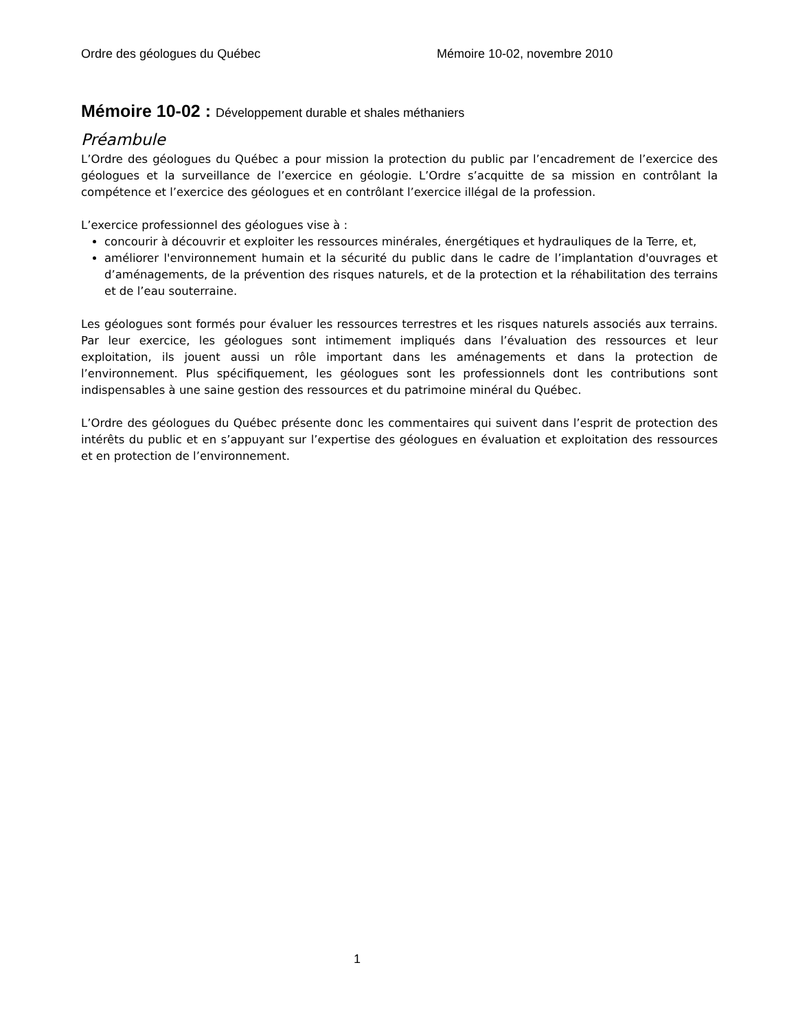Ordre des géologues du Québec Mémoire 10-02, novembre 2010
Mémoire 10-02 : Développement durable et shales méthaniers
Préambule
L’Ordre des géologues du Québec a pour mission la protection du public par l’encadrement de l’exercice des géologues et la surveillance de l’exercice en géologie. L’Ordre s’acquitte de sa mission en contrôlant la compétence et l’exercice des géologues et en contrôlant l’exercice illégal de la profession.
L’exercice professionnel des géologues vise à :
concourir à découvrir et exploiter les ressources minérales, énergétiques et hydrauliques de la Terre, et,
améliorer l'environnement humain et la sécurité du public dans le cadre de l’implantation d'ouvrages et d’aménagements, de la prévention des risques naturels, et de la protection et la réhabilitation des terrains et de l’eau souterraine.
Les géologues sont formés pour évaluer les ressources terrestres et les risques naturels associés aux terrains. Par leur exercice, les géologues sont intimement impliqués dans l’évaluation des ressources et leur exploitation, ils jouent aussi un rôle important dans les aménagements et dans la protection de l’environnement. Plus spécifiquement, les géologues sont les professionnels dont les contributions sont indispensables à une saine gestion des ressources et du patrimoine minéral du Québec.
L’Ordre des géologues du Québec présente donc les commentaires qui suivent dans l’esprit de protection des intérêts du public et en s’appuyant sur l’expertise des géologues en évaluation et exploitation des ressources et en protection de l’environnement.
1